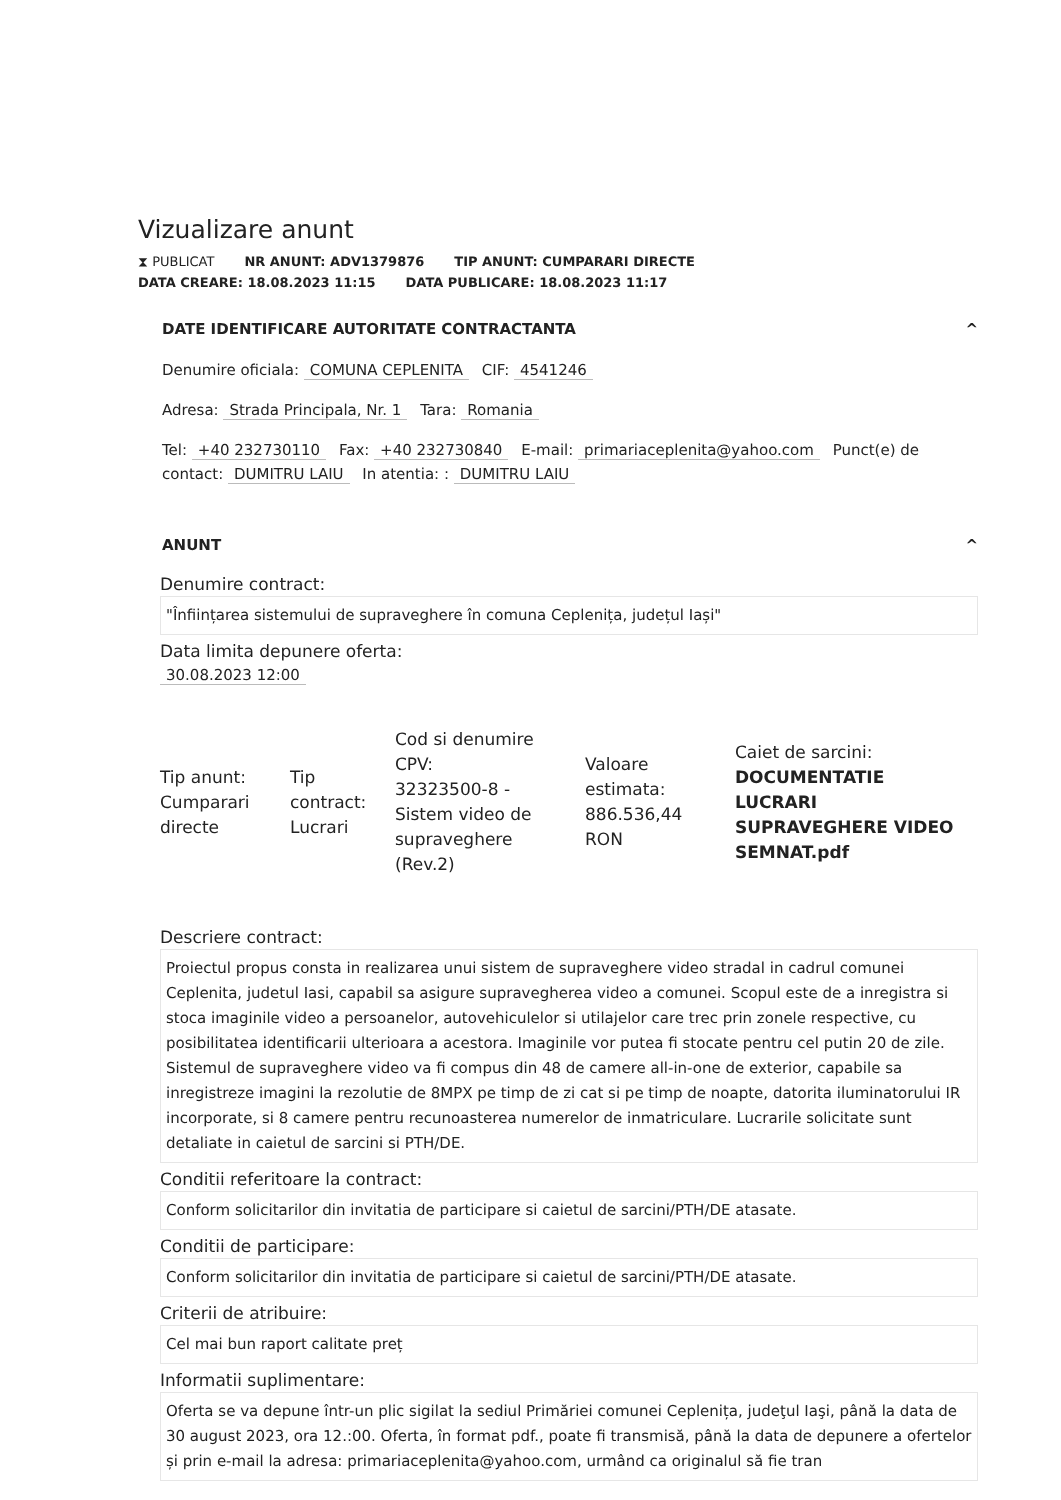Vizualizare anunt
⧗ PUBLICAT NR ANUNT: ADV1379876 TIP ANUNT: CUMPARARI DIRECTE
DATA CREARE: 18.08.2023 11:15 DATA PUBLICARE: 18.08.2023 11:17
DATE IDENTIFICARE AUTORITATE CONTRACTANTA ^
Denumire oficiala: COMUNA CEPLENITA CIF: 4541246
Adresa: Strada Principala, Nr. 1 Tara: Romania
Tel: +40 232730110 Fax: +40 232730840 E-mail: primariaceplenita@yahoo.com Punct(e) de contact: DUMITRU LAIU In atentia: : DUMITRU LAIU
ANUNT ^
Denumire contract:
"Înființarea sistemului de supraveghere în comuna Ceplenița, județul Iași"
Data limita depunere oferta:
30.08.2023 12:00
Tip anunt:
Cumparari directe
Tip contract:
Lucrari
Cod si denumire CPV:
32323500-8 - Sistem video de supraveghere (Rev.2)
Valoare estimata:
886.536,44 RON
Caiet de sarcini:
DOCUMENTATIE LUCRARI SUPRAVEGHERE VIDEO SEMNAT.pdf
Descriere contract:
Proiectul propus consta in realizarea unui sistem de supraveghere video stradal in cadrul comunei Ceplenita, judetul Iasi, capabil sa asigure supravegherea video a comunei. Scopul este de a inregistra si stoca imaginile video a persoanelor, autovehiculelor si utilajelor care trec prin zonele respective, cu posibilitatea identificarii ulterioara a acestora. Imaginile vor putea fi stocate pentru cel putin 20 de zile. Sistemul de supraveghere video va fi compus din 48 de camere all-in-one de exterior, capabile sa inregistreze imagini la rezolutie de 8MPX pe timp de zi cat si pe timp de noapte, datorita iluminatorului IR incorporate, si 8 camere pentru recunoasterea numerelor de inmatriculare. Lucrarile solicitate sunt detaliate in caietul de sarcini si PTH/DE.
Conditii referitoare la contract:
Conform solicitarilor din invitatia de participare si caietul de sarcini/PTH/DE atasate.
Conditii de participare:
Conform solicitarilor din invitatia de participare si caietul de sarcini/PTH/DE atasate.
Criterii de atribuire:
Cel mai bun raport calitate preț
Informatii suplimentare:
Oferta se va depune într-un plic sigilat la sediul Primăriei comunei Ceplenița, judeţul Iaşi, până la data de 30 august 2023, ora 12.:00. Oferta, în format pdf., poate fi transmisă, până la data de depunere a ofertelor și prin e-mail la adresa: primariaceplenita@yahoo.com, urmând ca originalul să fie tran